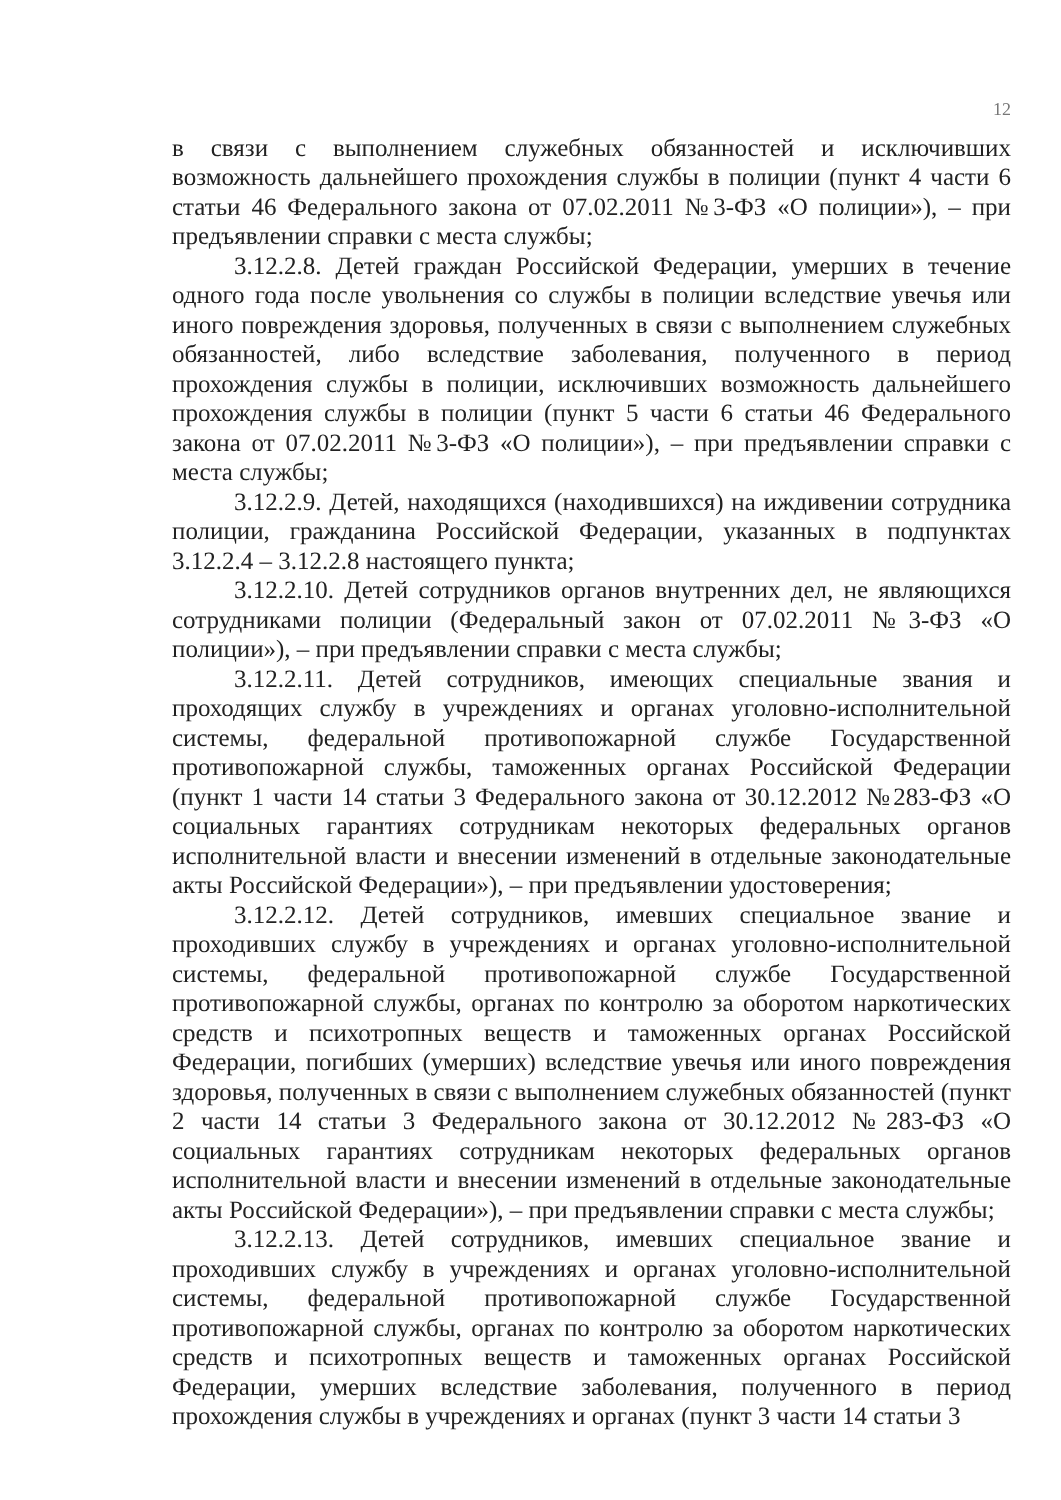12
в связи с выполнением служебных обязанностей и исключивших возможность дальнейшего прохождения службы в полиции (пункт 4 части 6 статьи 46 Федерального закона от 07.02.2011 №3-ФЗ «О полиции»), – при предъявлении справки с места службы;
3.12.2.8. Детей граждан Российской Федерации, умерших в течение одного года после увольнения со службы в полиции вследствие увечья или иного повреждения здоровья, полученных в связи с выполнением служебных обязанностей, либо вследствие заболевания, полученного в период прохождения службы в полиции, исключивших возможность дальнейшего прохождения службы в полиции (пункт 5 части 6 статьи 46 Федерального закона от 07.02.2011 №3-ФЗ «О полиции»), – при предъявлении справки с места службы;
3.12.2.9. Детей, находящихся (находившихся) на иждивении сотрудника полиции, гражданина Российской Федерации, указанных в подпунктах 3.12.2.4 – 3.12.2.8 настоящего пункта;
3.12.2.10. Детей сотрудников органов внутренних дел, не являющихся сотрудниками полиции (Федеральный закон от 07.02.2011 №3-ФЗ «О полиции»), – при предъявлении справки с места службы;
3.12.2.11. Детей сотрудников, имеющих специальные звания и проходящих службу в учреждениях и органах уголовно-исполнительной системы, федеральной противопожарной службе Государственной противопожарной службы, таможенных органах Российской Федерации (пункт 1 части 14 статьи 3 Федерального закона от 30.12.2012 №283-ФЗ «О социальных гарантиях сотрудникам некоторых федеральных органов исполнительной власти и внесении изменений в отдельные законодательные акты Российской Федерации»), – при предъявлении удостоверения;
3.12.2.12. Детей сотрудников, имевших специальное звание и проходивших службу в учреждениях и органах уголовно-исполнительной системы, федеральной противопожарной службе Государственной противопожарной службы, органах по контролю за оборотом наркотических средств и психотропных веществ и таможенных органах Российской Федерации, погибших (умерших) вследствие увечья или иного повреждения здоровья, полученных в связи с выполнением служебных обязанностей (пункт 2 части 14 статьи 3 Федерального закона от 30.12.2012 №283-ФЗ «О социальных гарантиях сотрудникам некоторых федеральных органов исполнительной власти и внесении изменений в отдельные законодательные акты Российской Федерации»), – при предъявлении справки с места службы;
3.12.2.13. Детей сотрудников, имевших специальное звание и проходивших службу в учреждениях и органах уголовно-исполнительной системы, федеральной противопожарной службе Государственной противопожарной службы, органах по контролю за оборотом наркотических средств и психотропных веществ и таможенных органах Российской Федерации, умерших вследствие заболевания, полученного в период прохождения службы в учреждениях и органах (пункт 3 части 14 статьи 3